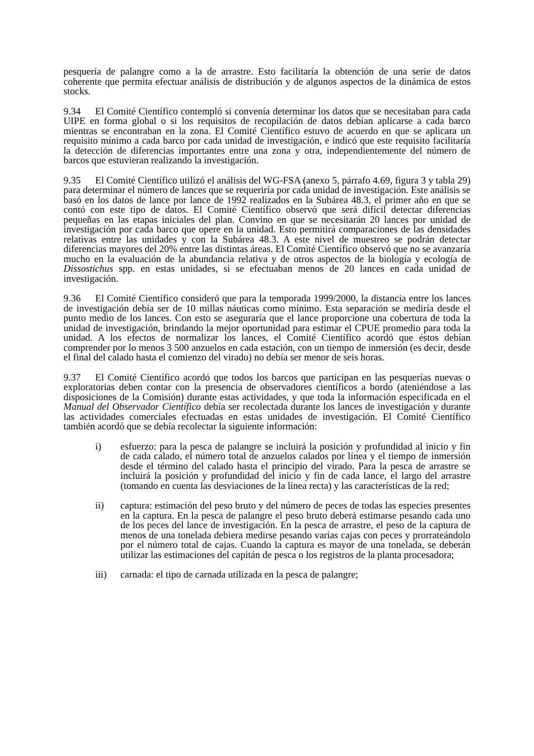pesquería de palangre como a la de arrastre. Esto facilitaría la obtención de una serie de datos coherente que permita efectuar análisis de distribución y de algunos aspectos de la dinámica de estos stocks.
9.34 El Comité Científico contempló si convenía determinar los datos que se necesitaban para cada UIPE en forma global o si los requisitos de recopilación de datos debían aplicarse a cada barco mientras se encontraban en la zona. El Comité Científico estuvo de acuerdo en que se aplicara un requisito mínimo a cada barco por cada unidad de investigación, e indicó que este requisito facilitaría la detección de diferencias importantes entre una zona y otra, independientemente del número de barcos que estuvieran realizando la investigación.
9.35 El Comité Científico utilizó el análisis del WG-FSA (anexo 5, párrafo 4.69, figura 3 y tabla 29) para determinar el número de lances que se requeriría por cada unidad de investigación. Este análisis se basó en los datos de lance por lance de 1992 realizados en la Subárea 48.3, el primer año en que se contó con este tipo de datos. El Comité Científico observó que será difícil detectar diferencias pequeñas en las etapas iniciales del plan. Convino en que se necesitarán 20 lances por unidad de investigación por cada barco que opere en la unidad. Esto permitirá comparaciones de las densidades relativas entre las unidades y con la Subárea 48.3. A este nivel de muestreo se podrán detectar diferencias mayores del 20% entre las distintas áreas. El Comité Científico observó que no se avanzaría mucho en la evaluación de la abundancia relativa y de otros aspectos de la biología y ecología de Dissostichus spp. en estas unidades, si se efectuaban menos de 20 lances en cada unidad de investigación.
9.36 El Comité Científico consideró que para la temporada 1999/2000, la distancia entre los lances de investigación debía ser de 10 millas náuticas como mínimo. Esta separación se mediría desde el punto medio de los lances. Con esto se aseguraría que el lance proporcione una cobertura de toda la unidad de investigación, brindando la mejor oportunidad para estimar el CPUE promedio para toda la unidad. A los efectos de normalizar los lances, el Comité Científico acordó que éstos debían comprender por lo menos 3 500 anzuelos en cada estación, con un tiempo de inmersión (es decir, desde el final del calado hasta el comienzo del virado) no debía ser menor de seis horas.
9.37 El Comité Científico acordó que todos los barcos que participan en las pesquerías nuevas o exploratorias deben contar con la presencia de observadores científicos a bordo (ateniéndose a las disposiciones de la Comisión) durante estas actividades, y que toda la información especificada en el Manual del Observador Científico debía ser recolectada durante los lances de investigación y durante las actividades comerciales efectuadas en estas unidades de investigación. El Comité Científico también acordó que se debía recolectar la siguiente información:
i) esfuerzo: para la pesca de palangre se incluirá la posición y profundidad al inicio y fin de cada calado, el número total de anzuelos calados por línea y el tiempo de inmersión desde el término del calado hasta el principio del virado. Para la pesca de arrastre se incluirá la posición y profundidad del inicio y fin de cada lance, el largo del arrastre (tomando en cuenta las desviaciones de la línea recta) y las características de la red;
ii) captura: estimación del peso bruto y del número de peces de todas las especies presentes en la captura. En la pesca de palangre el peso bruto deberá estimarse pesando cada uno de los peces del lance de investigación. En la pesca de arrastre, el peso de la captura de menos de una tonelada debiera medirse pesando varias cajas con peces y prorrateándolo por el número total de cajas. Cuando la captura es mayor de una tonelada, se deberán utilizar las estimaciones del capitán de pesca o los registros de la planta procesadora;
iii) carnada: el tipo de carnada utilizada en la pesca de palangre;